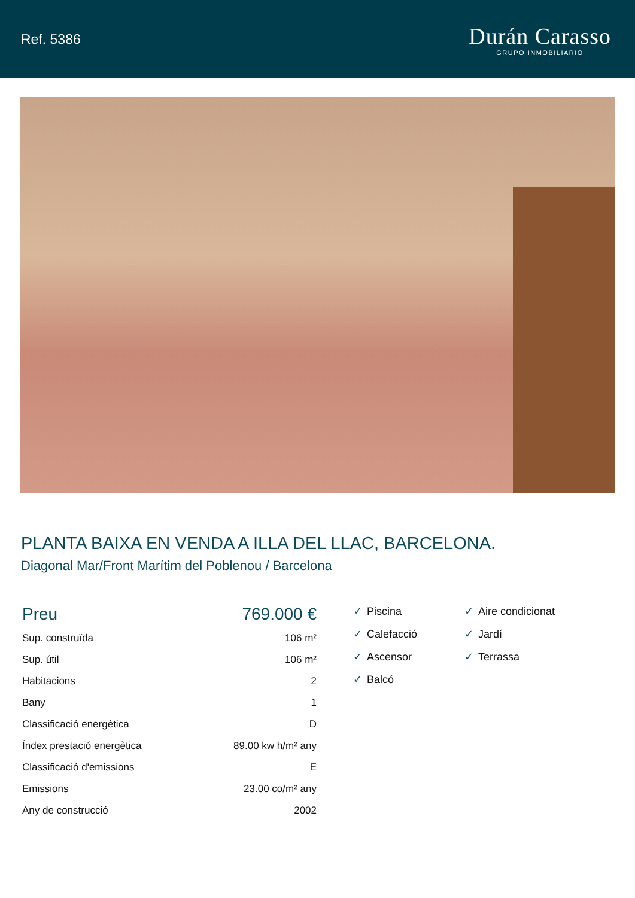Ref. 5386
Durán Carasso
GRUPO INMOBILIARIO
PLANTA BAIXA EN VENDA A ILLA DEL LLAC, BARCELONA.
Diagonal Mar/Front Marítim del Poblenou / Barcelona
| Preu | 769.000 € |
| Sup. construïda | 106 m² |
| Sup. útil | 106 m² |
| Habitacions | 2 |
| Bany | 1 |
| Classificació energètica | D |
| Índex prestació energètica | 89.00 kw h/m² any |
| Classificació d'emissions | E |
| Emissions | 23.00 co/m² any |
| Any de construcció | 2002 |
✓ Piscina
✓ Aire condicionat
✓ Calefacció
✓ Jardí
✓ Ascensor
✓ Terrassa
✓ Balcó